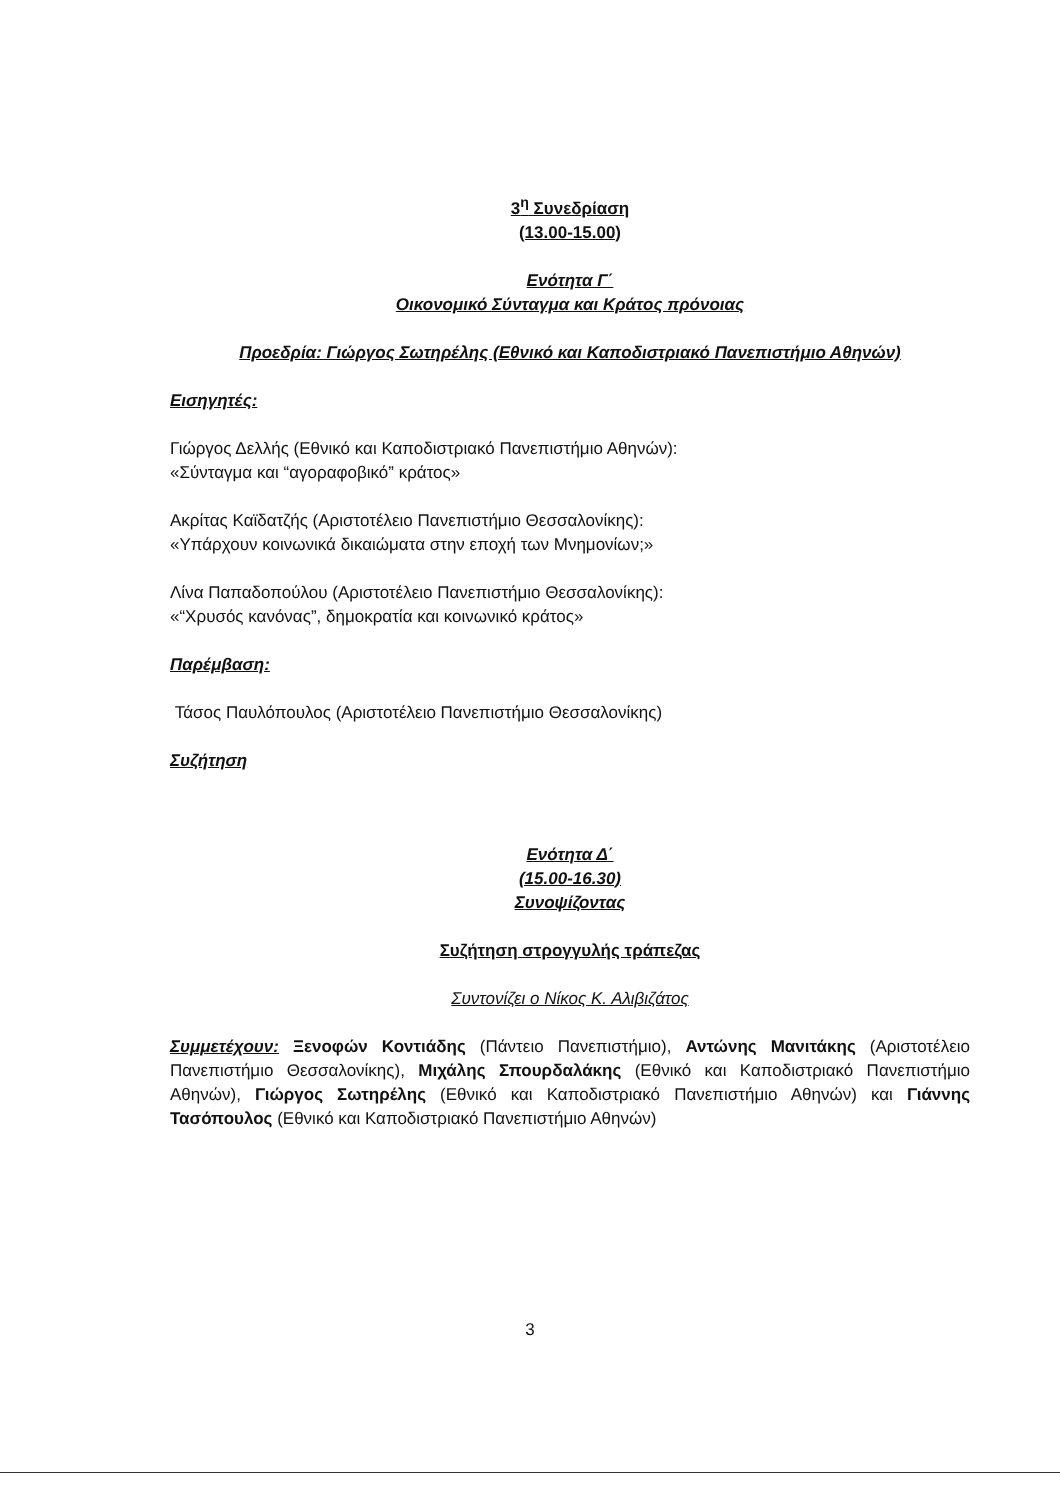3<sup>η</sup> Συνεδρίαση
(13.00-15.00)
Ενότητα Γ΄
Οικονομικό Σύνταγμα και Κράτος πρόνοιας
Προεδρία: Γιώργος Σωτηρέλης (Εθνικό και Καποδιστριακό Πανεπιστήμιο Αθηνών)
Εισηγητές:
Γιώργος Δελλής (Εθνικό και Καποδιστριακό Πανεπιστήμιο Αθηνών):
«Σύνταγμα και “αγοραφοβικό” κράτος»
Ακρίτας Καϊδατζής (Αριστοτέλειο Πανεπιστήμιο Θεσσαλονίκης):
«Υπάρχουν κοινωνικά δικαιώματα στην εποχή των Μνημονίων;»
Λίνα Παπαδοπούλου (Αριστοτέλειο Πανεπιστήμιο Θεσσαλονίκης):
«“Χρυσός κανόνας”, δημοκρατία και κοινωνικό κράτος»
Παρέμβαση:
Τάσος Παυλόπουλος (Αριστοτέλειο Πανεπιστήμιο Θεσσαλονίκης)
Συζήτηση
Ενότητα Δ΄
(15.00-16.30)
Συνοψίζοντας
Συζήτηση στρογγυλής τράπεζας
Συντονίζει ο Νίκος Κ. Αλιβιζάτος
Συμμετέχουν: Ξενοφών Κοντιάδης (Πάντειο Πανεπιστήμιο), Αντώνης Μανιτάκης (Αριστοτέλειο Πανεπιστήμιο Θεσσαλονίκης), Μιχάλης Σπουρδαλάκης (Εθνικό και Καποδιστριακό Πανεπιστήμιο Αθηνών), Γιώργος Σωτηρέλης (Εθνικό και Καποδιστριακό Πανεπιστήμιο Αθηνών) και Γιάννης Τασόπουλος (Εθνικό και Καποδιστριακό Πανεπιστήμιο Αθηνών)
3